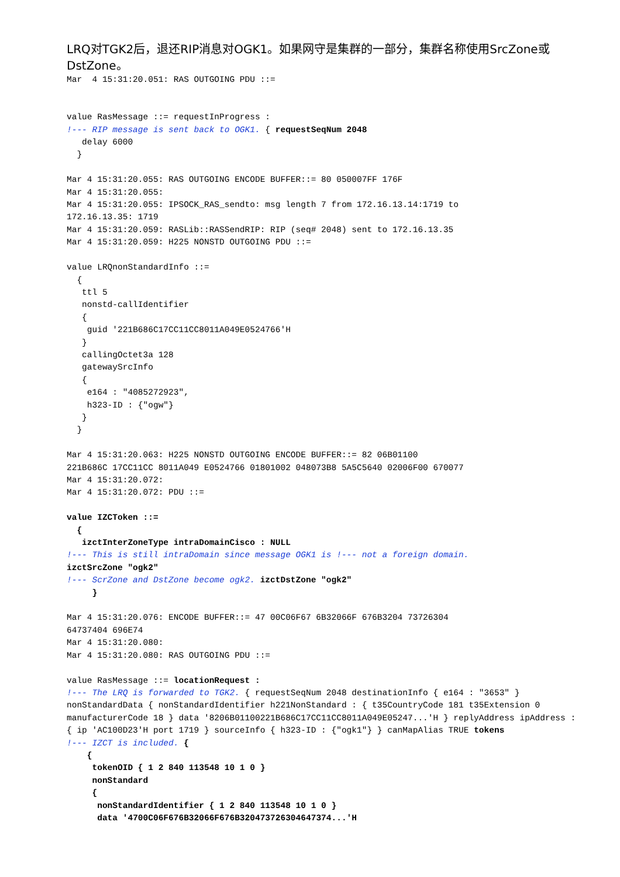LRQ对TGK2后，退还RIP消息对OGK1。如果网守是集群的一部分，集群名称使用SrcZone或DstZone。
Mar  4 15:31:20.051: RAS OUTGOING PDU ::=


value RasMessage ::= requestInProgress :
!--- RIP message is sent back to OGK1. { requestSeqNum 2048
   delay 6000
  }

Mar 4 15:31:20.055: RAS OUTGOING ENCODE BUFFER::= 80 050007FF 176F
Mar 4 15:31:20.055:
Mar 4 15:31:20.055: IPSOCK_RAS_sendto: msg length 7 from 172.16.13.14:1719 to
172.16.13.35: 1719
Mar 4 15:31:20.059: RASLib::RASSendRIP: RIP (seq# 2048) sent to 172.16.13.35
Mar 4 15:31:20.059: H225 NONSTD OUTGOING PDU ::=

value LRQnonStandardInfo ::=
  {
   ttl 5
   nonstd-callIdentifier
   {
    guid '221B686C17CC11CC8011A049E0524766'H
   }
   callingOctet3a 128
   gatewaySrcInfo
   {
    e164 : "4085272923",
    h323-ID : {"ogw"}
   }
  }

Mar 4 15:31:20.063: H225 NONSTD OUTGOING ENCODE BUFFER::= 82 06B01100
221B686C 17CC11CC 8011A049 E0524766 01801002 048073B8 5A5C5640 02006F00 670077
Mar 4 15:31:20.072:
Mar 4 15:31:20.072: PDU ::=

value IZCToken ::=
  {
   izctInterZoneType intraDomainCisco : NULL
!--- This is still intraDomain since message OGK1 is !--- not a foreign domain.
izctSrcZone "ogk2"
!--- ScrZone and DstZone become ogk2. izctDstZone "ogk2"
     }

Mar 4 15:31:20.076: ENCODE BUFFER::= 47 00C06F67 6B32066F 676B3204 73726304
64737404 696E74
Mar 4 15:31:20.080:
Mar 4 15:31:20.080: RAS OUTGOING PDU ::=

value RasMessage ::= locationRequest :
!--- The LRQ is forwarded to TGK2. { requestSeqNum 2048 destinationInfo { e164 : "3653" } nonStandardData { nonStandardIdentifier h221NonStandard : { t35CountryCode 181 t35Extension 0 manufacturerCode 18 } data '8206B01100221B686C17CC11CC8011A049E05247...'H } replyAddress ipAddress : { ip 'AC100D23'H port 1719 } sourceInfo { h323-ID : {"ogk1"} } canMapAlias TRUE tokens
!--- IZCT is included. {
    {
     tokenOID { 1 2 840 113548 10 1 0 }
     nonStandard
     {
      nonStandardIdentifier { 1 2 840 113548 10 1 0 }
      data '4700C06F676B32066F676B320473726304647374...'H